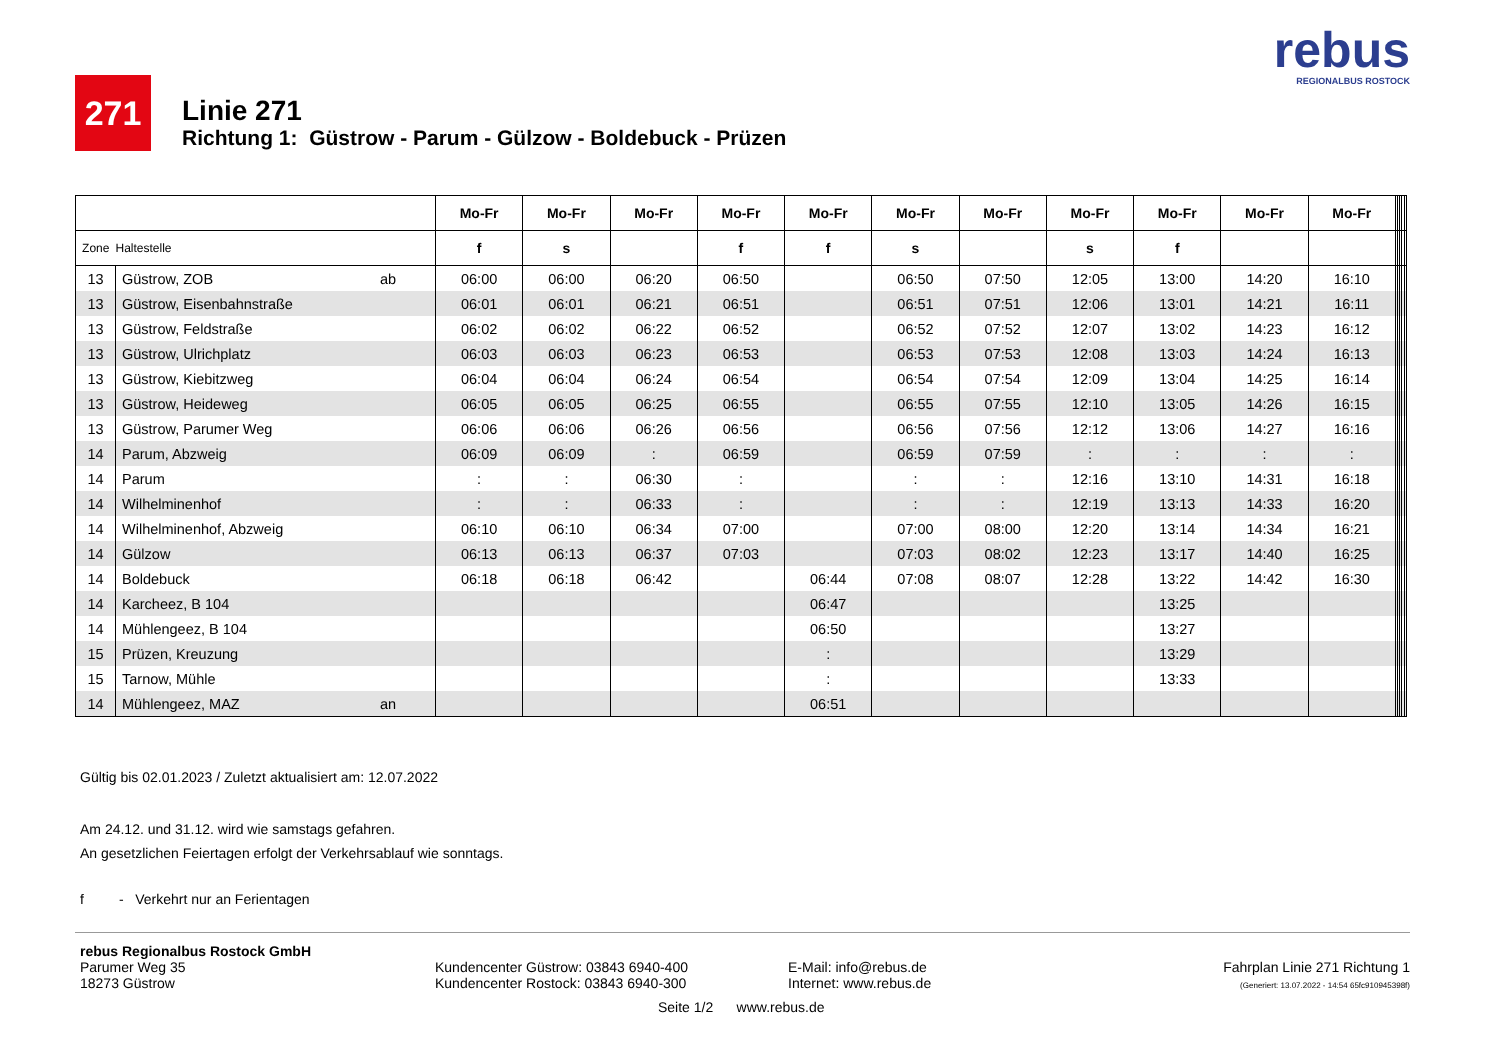271
Linie 271
Richtung 1: Güstrow - Parum - Gülzow - Boldebuck - Prüzen
rebus
REGIONALBUS ROSTOCK
| | | | Mo-Fr | Mo-Fr | Mo-Fr | Mo-Fr | Mo-Fr | Mo-Fr | Mo-Fr | Mo-Fr | Mo-Fr | Mo-Fr | Mo-Fr | | | | | |
| --- | --- | --- | --- | --- | --- | --- | --- | --- | --- | --- | --- | --- | --- | --- | --- | --- | --- | --- |
| Zone | Haltestelle | | f | s | | f | f | s | | s | f | | | | | | | |
| 13 | Güstrow, ZOB | ab | 06:00 | 06:00 | 06:20 | 06:50 | | 06:50 | 07:50 | 12:05 | 13:00 | 14:20 | 16:10 | | | | | |
| 13 | Güstrow, Eisenbahnstraße | | 06:01 | 06:01 | 06:21 | 06:51 | | 06:51 | 07:51 | 12:06 | 13:01 | 14:21 | 16:11 | | | | | |
| 13 | Güstrow, Feldstraße | | 06:02 | 06:02 | 06:22 | 06:52 | | 06:52 | 07:52 | 12:07 | 13:02 | 14:23 | 16:12 | | | | | |
| 13 | Güstrow, Ulrichplatz | | 06:03 | 06:03 | 06:23 | 06:53 | | 06:53 | 07:53 | 12:08 | 13:03 | 14:24 | 16:13 | | | | | |
| 13 | Güstrow, Kiebitzweg | | 06:04 | 06:04 | 06:24 | 06:54 | | 06:54 | 07:54 | 12:09 | 13:04 | 14:25 | 16:14 | | | | | |
| 13 | Güstrow, Heideweg | | 06:05 | 06:05 | 06:25 | 06:55 | | 06:55 | 07:55 | 12:10 | 13:05 | 14:26 | 16:15 | | | | | |
| 13 | Güstrow, Parumer Weg | | 06:06 | 06:06 | 06:26 | 06:56 | | 06:56 | 07:56 | 12:12 | 13:06 | 14:27 | 16:16 | | | | | |
| 14 | Parum, Abzweig | | 06:09 | 06:09 | : | 06:59 | | 06:59 | 07:59 | : | : | : | : | | | | | |
| 14 | Parum | | : | : | 06:30 | : | | : | : | 12:16 | 13:10 | 14:31 | 16:18 | | | | | |
| 14 | Wilhelminenhof | | : | : | 06:33 | : | | : | : | 12:19 | 13:13 | 14:33 | 16:20 | | | | | |
| 14 | Wilhelminenhof, Abzweig | | 06:10 | 06:10 | 06:34 | 07:00 | | 07:00 | 08:00 | 12:20 | 13:14 | 14:34 | 16:21 | | | | | |
| 14 | Gülzow | | 06:13 | 06:13 | 06:37 | 07:03 | | 07:03 | 08:02 | 12:23 | 13:17 | 14:40 | 16:25 | | | | | |
| 14 | Boldebuck | | 06:18 | 06:18 | 06:42 | | 06:44 | 07:08 | 08:07 | 12:28 | 13:22 | 14:42 | 16:30 | | | | | |
| 14 | Karcheez, B 104 | | | | | | 06:47 | | | | 13:25 | | | | | | | |
| 14 | Mühlengeez, B 104 | | | | | | 06:50 | | | | 13:27 | | | | | | | |
| 15 | Prüzen, Kreuzung | | | | | | : | | | | 13:29 | | | | | | | |
| 15 | Tarnow, Mühle | | | | | | : | | | | 13:33 | | | | | | | |
| 14 | Mühlengeez, MAZ | an | | | | | 06:51 | | | | | | | | | | | |
Gültig bis 02.01.2023 / Zuletzt aktualisiert am: 12.07.2022
Am 24.12. und 31.12. wird wie samstags gefahren.
An gesetzlichen Feiertagen erfolgt der Verkehrsablauf wie sonntags.
f - Verkehrt nur an Ferientagen
rebus Regionalbus Rostock GmbH
Parumer Weg 35
18273 Güstrow
Kundencenter Güstrow: 03843 6940-400
Kundencenter Rostock: 03843 6940-300
Seite 1/2 www.rebus.de
E-Mail: info@rebus.de
Internet: www.rebus.de
Fahrplan Linie 271 Richtung 1
(Generiert: 13.07.2022 - 14:54 65fc910945398f)